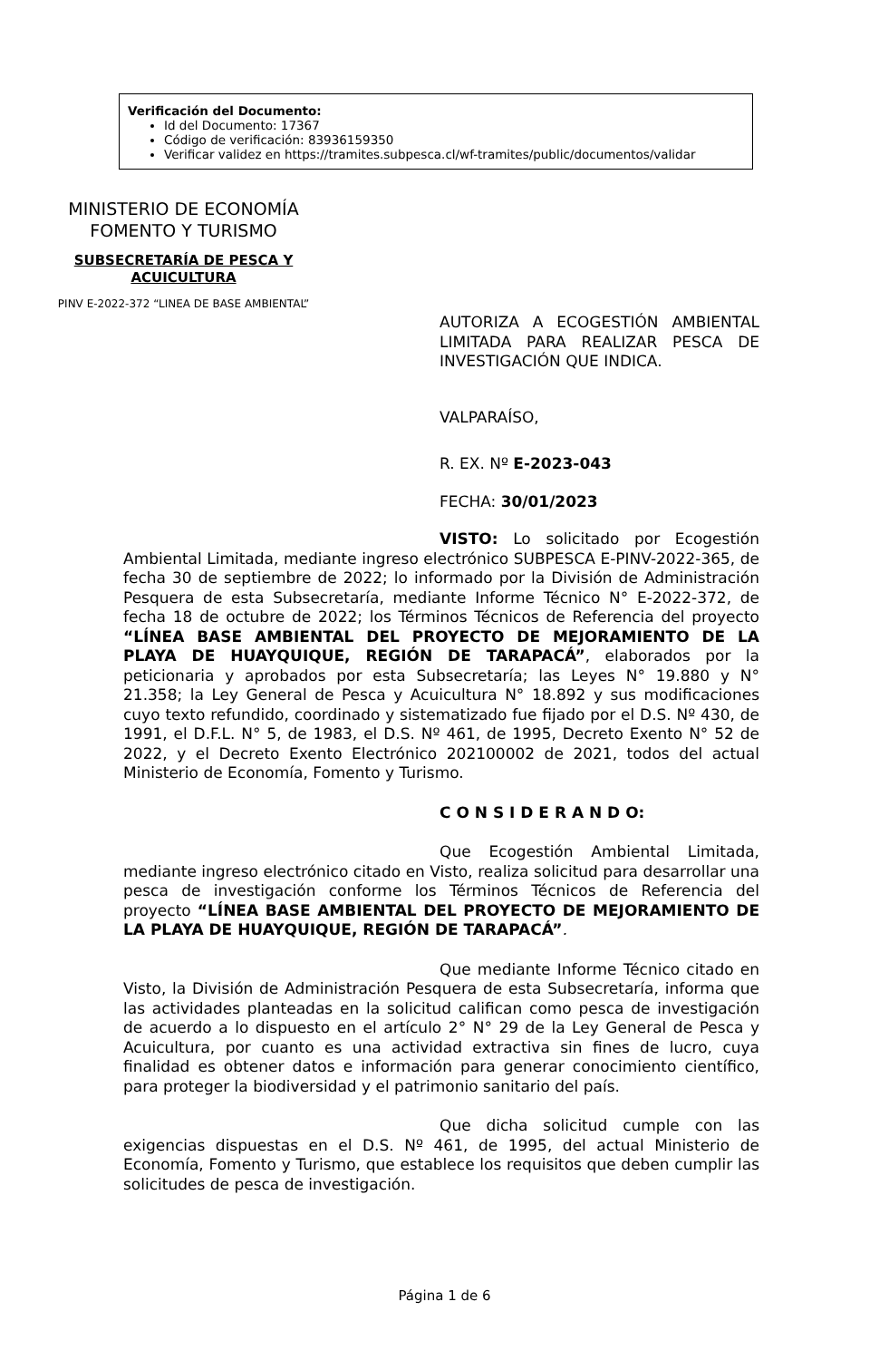Verificación del Documento:
Id del Documento: 17367
Código de verificación: 83936159350
Verificar validez en https://tramites.subpesca.cl/wf-tramites/public/documentos/validar
MINISTERIO DE ECONOMÍA
FOMENTO Y TURISMO
SUBSECRETARÍA DE PESCA Y
ACUICULTURA
PINV E-2022-372 “LINEA DE BASE AMBIENTAL”
AUTORIZA A ECOGESTIÓN AMBIENTAL LIMITADA PARA REALIZAR PESCA DE INVESTIGACIÓN QUE INDICA.
VALPARAÍSO,
R. EX. Nº E-2023-043
FECHA: 30/01/2023
VISTO: Lo solicitado por Ecogestión Ambiental Limitada, mediante ingreso electrónico SUBPESCA E-PINV-2022-365, de fecha 30 de septiembre de 2022; lo informado por la División de Administración Pesquera de esta Subsecretaría, mediante Informe Técnico N° E-2022-372, de fecha 18 de octubre de 2022; los Términos Técnicos de Referencia del proyecto “LÍNEA BASE AMBIENTAL DEL PROYECTO DE MEJORAMIENTO DE LA PLAYA DE HUAYQUIQUE, REGIÓN DE TARAPACÁ”, elaborados por la peticionaria y aprobados por esta Subsecretaría; las Leyes N° 19.880 y N° 21.358; la Ley General de Pesca y Acuicultura N° 18.892 y sus modificaciones cuyo texto refundido, coordinado y sistematizado fue fijado por el D.S. Nº 430, de 1991, el D.F.L. N° 5, de 1983, el D.S. Nº 461, de 1995, Decreto Exento N° 52 de 2022, y el Decreto Exento Electrónico 202100002 de 2021, todos del actual Ministerio de Economía, Fomento y Turismo.
C O N S I D E R A N D O:
Que Ecogestión Ambiental Limitada, mediante ingreso electrónico citado en Visto, realiza solicitud para desarrollar una pesca de investigación conforme los Términos Técnicos de Referencia del proyecto “LÍNEA BASE AMBIENTAL DEL PROYECTO DE MEJORAMIENTO DE LA PLAYA DE HUAYQUIQUE, REGIÓN DE TARAPACÁ”.
Que mediante Informe Técnico citado en Visto, la División de Administración Pesquera de esta Subsecretaría, informa que las actividades planteadas en la solicitud califican como pesca de investigación de acuerdo a lo dispuesto en el artículo 2° N° 29 de la Ley General de Pesca y Acuicultura, por cuanto es una actividad extractiva sin fines de lucro, cuya finalidad es obtener datos e información para generar conocimiento científico, para proteger la biodiversidad y el patrimonio sanitario del país.
Que dicha solicitud cumple con las exigencias dispuestas en el D.S. Nº 461, de 1995, del actual Ministerio de Economía, Fomento y Turismo, que establece los requisitos que deben cumplir las solicitudes de pesca de investigación.
Página 1 de 6